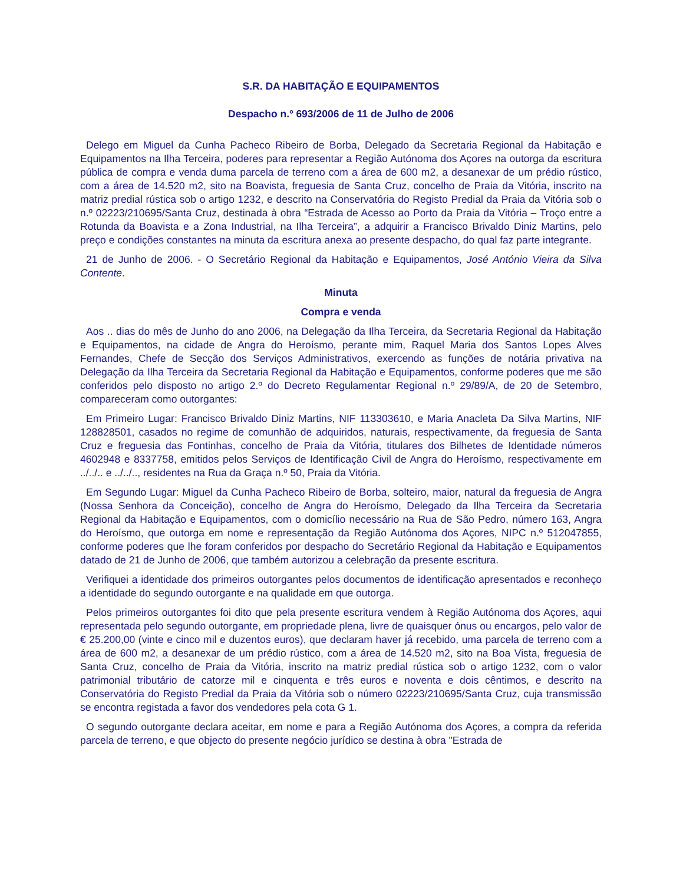S.R. DA HABITAÇÃO E EQUIPAMENTOS
Despacho n.º 693/2006 de 11 de Julho de 2006
Delego em Miguel da Cunha Pacheco Ribeiro de Borba, Delegado da Secretaria Regional da Habitação e Equipamentos na Ilha Terceira, poderes para representar a Região Autónoma dos Açores na outorga da escritura pública de compra e venda duma parcela de terreno com a área de 600 m2, a desanexar de um prédio rústico, com a área de 14.520 m2, sito na Boavista, freguesia de Santa Cruz, concelho de Praia da Vitória, inscrito na matriz predial rústica sob o artigo 1232, e descrito na Conservatória do Registo Predial da Praia da Vitória sob o n.º 02223/210695/Santa Cruz, destinada à obra “Estrada de Acesso ao Porto da Praia da Vitória – Troço entre a Rotunda da Boavista e a Zona Industrial, na Ilha Terceira”, a adquirir a Francisco Brivaldo Diniz Martins, pelo preço e condições constantes na minuta da escritura anexa ao presente despacho, do qual faz parte integrante.
21 de Junho de 2006. - O Secretário Regional da Habitação e Equipamentos, José António Vieira da Silva Contente.
Minuta
Compra e venda
Aos .. dias do mês de Junho do ano 2006, na Delegação da Ilha Terceira, da Secretaria Regional da Habitação e Equipamentos, na cidade de Angra do Heroísmo, perante mim, Raquel Maria dos Santos Lopes Alves Fernandes, Chefe de Secção dos Serviços Administrativos, exercendo as funções de notária privativa na Delegação da Ilha Terceira da Secretaria Regional da Habitação e Equipamentos, conforme poderes que me são conferidos pelo disposto no artigo 2.º do Decreto Regulamentar Regional n.º 29/89/A, de 20 de Setembro, compareceram como outorgantes:
Em Primeiro Lugar: Francisco Brivaldo Diniz Martins, NIF 113303610, e Maria Anacleta Da Silva Martins, NIF 128828501, casados no regime de comunhão de adquiridos, naturais, respectivamente, da freguesia de Santa Cruz e freguesia das Fontinhas, concelho de Praia da Vitória, titulares dos Bilhetes de Identidade números 4602948 e 8337758, emitidos pelos Serviços de Identificação Civil de Angra do Heroísmo, respectivamente em ../../.. e ../../.., residentes na Rua da Graça n.º 50, Praia da Vitória.
Em Segundo Lugar: Miguel da Cunha Pacheco Ribeiro de Borba, solteiro, maior, natural da freguesia de Angra (Nossa Senhora da Conceição), concelho de Angra do Heroísmo, Delegado da Ilha Terceira da Secretaria Regional da Habitação e Equipamentos, com o domicílio necessário na Rua de São Pedro, número 163, Angra do Heroísmo, que outorga em nome e representação da Região Autónoma dos Açores, NIPC n.º 512047855, conforme poderes que lhe foram conferidos por despacho do Secretário Regional da Habitação e Equipamentos datado de 21 de Junho de 2006, que também autorizou a celebração da presente escritura.
Verifiquei a identidade dos primeiros outorgantes pelos documentos de identificação apresentados e reconheço a identidade do segundo outorgante e na qualidade em que outorga.
Pelos primeiros outorgantes foi dito que pela presente escritura vendem à Região Autónoma dos Açores, aqui representada pelo segundo outorgante, em propriedade plena, livre de quaisquer ónus ou encargos, pelo valor de € 25.200,00 (vinte e cinco mil e duzentos euros), que declaram haver já recebido, uma parcela de terreno com a área de 600 m2, a desanexar de um prédio rústico, com a área de 14.520 m2, sito na Boa Vista, freguesia de Santa Cruz, concelho de Praia da Vitória, inscrito na matriz predial rústica sob o artigo 1232, com o valor patrimonial tributário de catorze mil e cinquenta e três euros e noventa e dois cêntimos, e descrito na Conservatória do Registo Predial da Praia da Vitória sob o número 02223/210695/Santa Cruz, cuja transmissão se encontra registada a favor dos vendedores pela cota G 1.
O segundo outorgante declara aceitar, em nome e para a Região Autónoma dos Açores, a compra da referida parcela de terreno, e que objecto do presente negócio jurídico se destina à obra "Estrada de